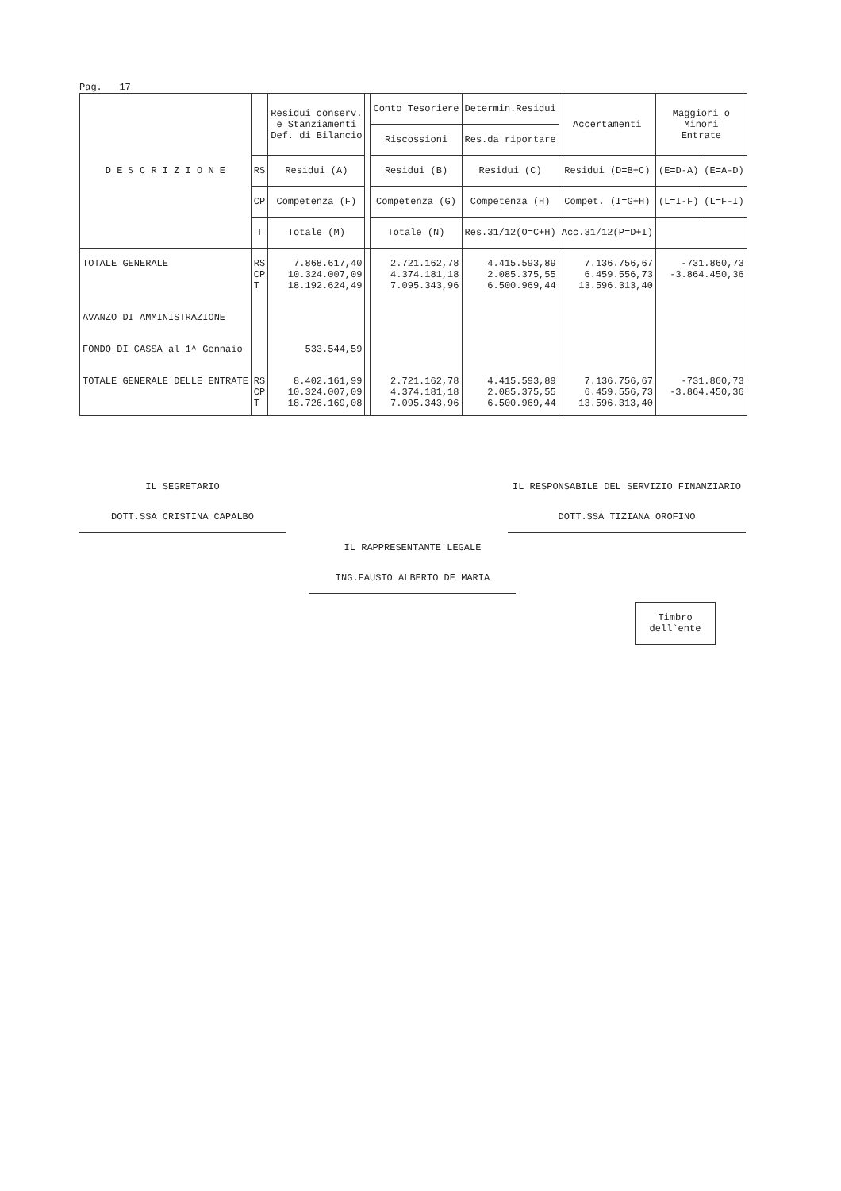Pag. 17
| D E S C R I Z I O N E | | Residui conserv. e Stanziamenti Def. di Bilancio | | Conto Tesoriere | Determin.Residui | Accertamenti | Maggiori o Minori Entrate | |
| --- | --- | --- | --- | --- | --- | --- | --- | --- |
| | | | | Riscossioni | Res.da riportare | | | |
| | RS | Residui (A) | | Residui (B) | Residui (C) | Residui (D=B+C) | (E=D-A) | (E=A-D) |
| | CP | Competenza (F) | | Competenza (G) | Competenza (H) | Compet. (I=G+H) | (L=I-F) | (L=F-I) |
| | T | Totale (M) | | Totale (N) | Res.31/12(O=C+H) | Acc.31/12(P=D+I) | | |
| TOTALE GENERALE | RS CP T | 7.868.617,40 10.324.007,09 18.192.624,49 | | 2.721.162,78 4.374.181,18 7.095.343,96 | 4.415.593,89 2.085.375,55 6.500.969,44 | 7.136.756,67 6.459.556,73 13.596.313,40 | -731.860,73 -3.864.450,36 | |
| AVANZO DI AMMINISTRAZIONE | | | | | | | | |
| FONDO DI CASSA al 1^ Gennaio | | 533.544,59 | | | | | | |
| TOTALE GENERALE DELLE ENTRATE | RS CP T | 8.402.161,99 10.324.007,09 18.726.169,08 | | 2.721.162,78 4.374.181,18 7.095.343,96 | 4.415.593,89 2.085.375,55 6.500.969,44 | 7.136.756,67 6.459.556,73 13.596.313,40 | -731.860,73 -3.864.450,36 | |
IL SEGRETARIO
DOTT.SSA CRISTINA CAPALBO
IL RESPONSABILE DEL SERVIZIO FINANZIARIO
DOTT.SSA TIZIANA OROFINO
IL RAPPRESENTANTE LEGALE
ING.FAUSTO ALBERTO DE MARIA
Timbro
dell`ente